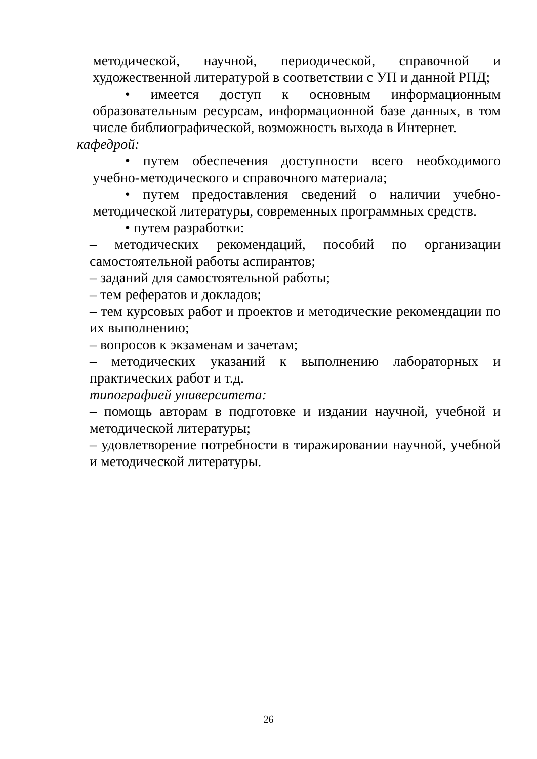методической, научной, периодической, справочной и художественной литературой в соответствии с УП и данной РПД;
• имеется доступ к основным информационным образовательным ресурсам, информационной базе данных, в том числе библиографической, возможность выхода в Интернет.
кафедрой:
• путем обеспечения доступности всего необходимого учебно-методического и справочного материала;
• путем предоставления сведений о наличии учебно-методической литературы, современных программных средств.
• путем разработки:
– методических рекомендаций, пособий по организации самостоятельной работы аспирантов;
– заданий для самостоятельной работы;
– тем рефератов и докладов;
– тем курсовых работ и проектов и методические рекомендации по их выполнению;
– вопросов к экзаменам и зачетам;
– методических указаний к выполнению лабораторных и практических работ и т.д.
типографией университета:
– помощь авторам в подготовке и издании научной, учебной и методической литературы;
– удовлетворение потребности в тиражировании научной, учебной и методической литературы.
26